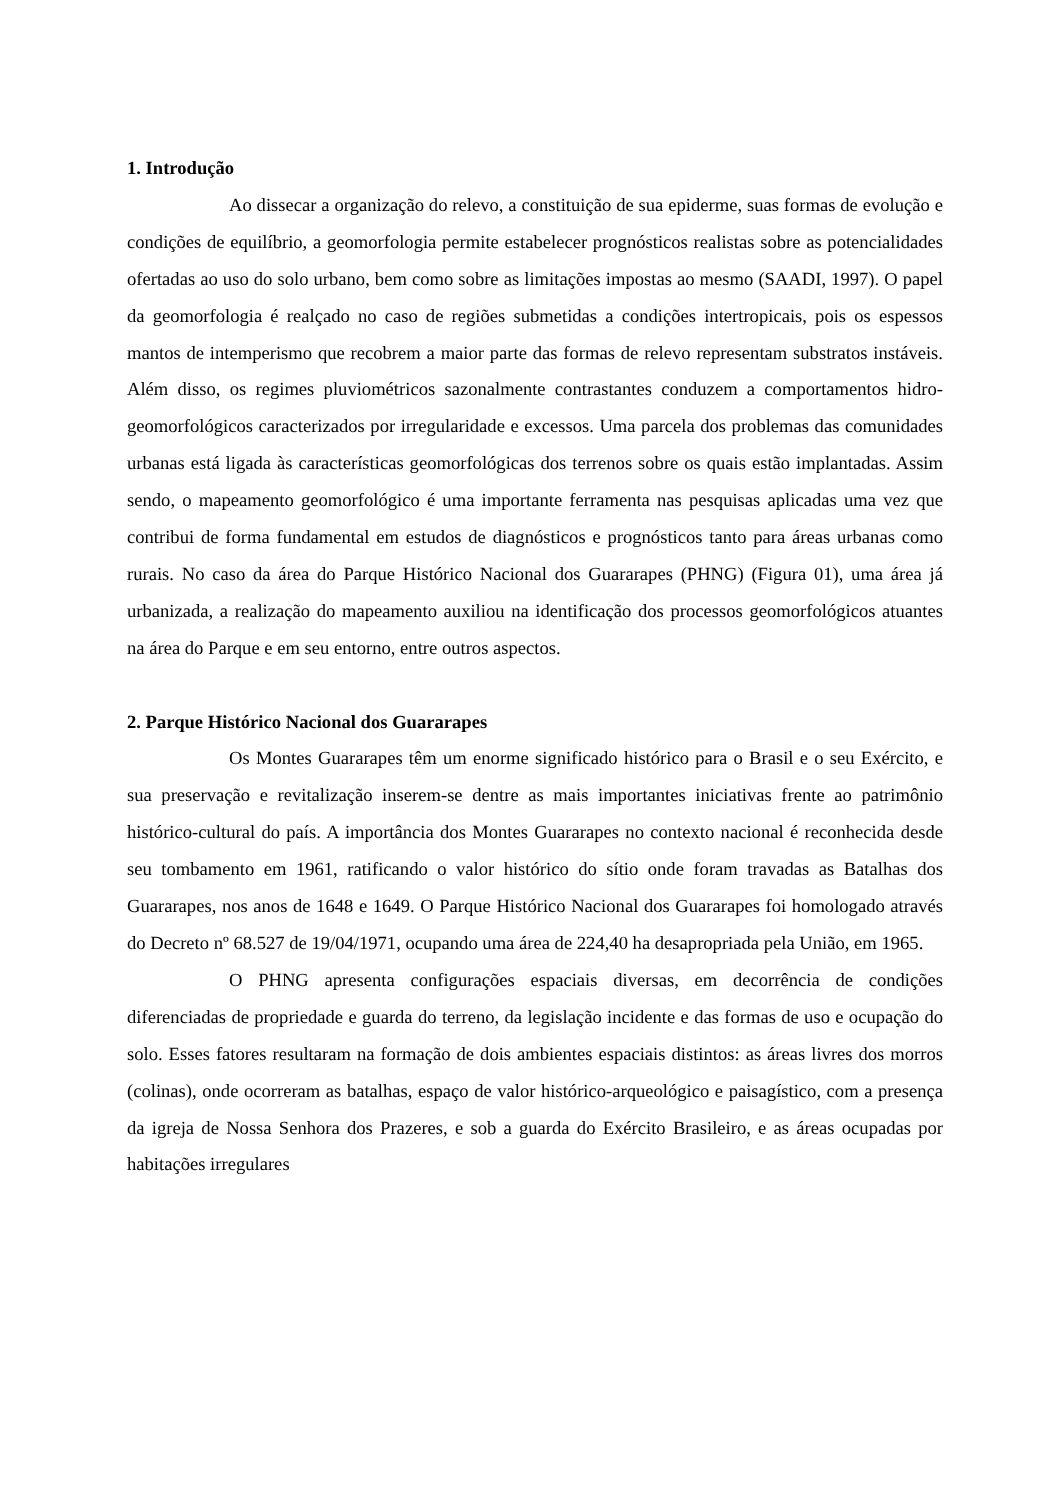1. Introdução
Ao dissecar a organização do relevo, a constituição de sua epiderme, suas formas de evolução e condições de equilíbrio, a geomorfologia permite estabelecer prognósticos realistas sobre as potencialidades ofertadas ao uso do solo urbano, bem como sobre as limitações impostas ao mesmo (SAADI, 1997). O papel da geomorfologia é realçado no caso de regiões submetidas a condições intertropicais, pois os espessos mantos de intemperismo que recobrem a maior parte das formas de relevo representam substratos instáveis. Além disso, os regimes pluviométricos sazonalmente contrastantes conduzem a comportamentos hidro-geomorfológicos caracterizados por irregularidade e excessos. Uma parcela dos problemas das comunidades urbanas está ligada às características geomorfológicas dos terrenos sobre os quais estão implantadas. Assim sendo, o mapeamento geomorfológico é uma importante ferramenta nas pesquisas aplicadas uma vez que contribui de forma fundamental em estudos de diagnósticos e prognósticos tanto para áreas urbanas como rurais. No caso da área do Parque Histórico Nacional dos Guararapes (PHNG) (Figura 01), uma área já urbanizada, a realização do mapeamento auxiliou na identificação dos processos geomorfológicos atuantes na área do Parque e em seu entorno, entre outros aspectos.
2. Parque Histórico Nacional dos Guararapes
Os Montes Guararapes têm um enorme significado histórico para o Brasil e o seu Exército, e sua preservação e revitalização inserem-se dentre as mais importantes iniciativas frente ao patrimônio histórico-cultural do país. A importância dos Montes Guararapes no contexto nacional é reconhecida desde seu tombamento em 1961, ratificando o valor histórico do sítio onde foram travadas as Batalhas dos Guararapes, nos anos de 1648 e 1649. O Parque Histórico Nacional dos Guararapes foi homologado através do Decreto nº 68.527 de 19/04/1971, ocupando uma área de 224,40 ha desapropriada pela União, em 1965.
O PHNG apresenta configurações espaciais diversas, em decorrência de condições diferenciadas de propriedade e guarda do terreno, da legislação incidente e das formas de uso e ocupação do solo. Esses fatores resultaram na formação de dois ambientes espaciais distintos: as áreas livres dos morros (colinas), onde ocorreram as batalhas, espaço de valor histórico-arqueológico e paisagístico, com a presença da igreja de Nossa Senhora dos Prazeres, e sob a guarda do Exército Brasileiro, e as áreas ocupadas por habitações irregulares